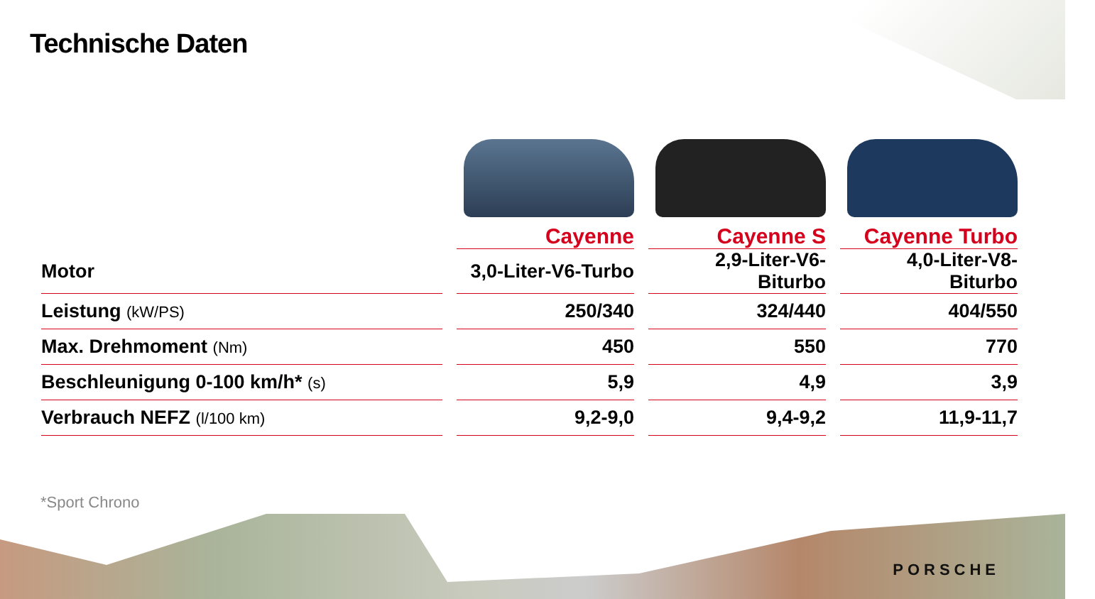Technische Daten
| | Cayenne | Cayenne S | Cayenne Turbo |
| --- | --- | --- | --- |
| Motor | 3,0-Liter-V6-Turbo | 2,9-Liter-V6-Biturbo | 4,0-Liter-V8-Biturbo |
| Leistung (kW/PS) | 250/340 | 324/440 | 404/550 |
| Max. Drehmoment (Nm) | 450 | 550 | 770 |
| Beschleunigung 0-100 km/h* (s) | 5,9 | 4,9 | 3,9 |
| Verbrauch NEFZ (l/100 km) | 9,2-9,0 | 9,4-9,2 | 11,9-11,7 |
*Sport Chrono
PORSCHE